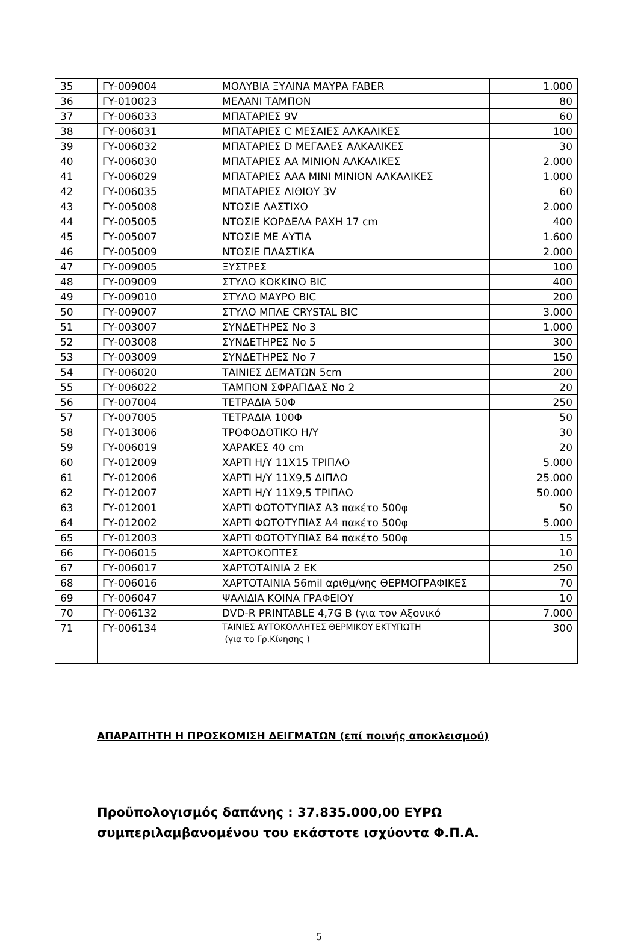| 35 | ΓΥ-009004 | ΜΟΛΥΒΙΑ ΞΥΛΙΝΑ ΜΑΥΡΑ FABER | 1.000 |
| 36 | ΓΥ-010023 | ΜΕΛΑΝΙ ΤΑΜΠΟΝ | 80 |
| 37 | ΓΥ-006033 | ΜΠΑΤΑΡΙΕΣ 9V | 60 |
| 38 | ΓΥ-006031 | ΜΠΑΤΑΡΙΕΣ C ΜΕΣΑΙΕΣ ΑΛΚΑΛΙΚΕΣ | 100 |
| 39 | ΓΥ-006032 | ΜΠΑΤΑΡΙΕΣ D ΜΕΓΑΛΕΣ ΑΛΚΑΛΙΚΕΣ | 30 |
| 40 | ΓΥ-006030 | ΜΠΑΤΑΡΙΕΣ ΑΑ ΜΙΝΙΟΝ ΑΛΚΑΛΙΚΕΣ | 2.000 |
| 41 | ΓΥ-006029 | ΜΠΑΤΑΡΙΕΣ ΑΑΑ ΜΙΝΙ ΜΙΝΙΟΝ ΑΛΚΑΛΙΚΕΣ | 1.000 |
| 42 | ΓΥ-006035 | ΜΠΑΤΑΡΙΕΣ ΛΙΘΙΟΥ 3V | 60 |
| 43 | ΓΥ-005008 | ΝΤΟΣΙΕ ΛΑΣΤΙΧΟ | 2.000 |
| 44 | ΓΥ-005005 | ΝΤΟΣΙΕ ΚΟΡΔΕΛΑ ΡΑΧΗ 17 cm | 400 |
| 45 | ΓΥ-005007 | ΝΤΟΣΙΕ ΜΕ ΑΥΤΙΑ | 1.600 |
| 46 | ΓΥ-005009 | ΝΤΟΣΙΕ ΠΛΑΣΤΙΚΑ | 2.000 |
| 47 | ΓΥ-009005 | ΞΥΣΤΡΕΣ | 100 |
| 48 | ΓΥ-009009 | ΣΤΥΛΟ ΚΟΚΚΙΝΟ BIC | 400 |
| 49 | ΓΥ-009010 | ΣΤΥΛΟ ΜΑΥΡΟ BIC | 200 |
| 50 | ΓΥ-009007 | ΣΤΥΛΟ ΜΠΛΕ CRYSTAL BIC | 3.000 |
| 51 | ΓΥ-003007 | ΣΥΝΔΕΤΗΡΕΣ No 3 | 1.000 |
| 52 | ΓΥ-003008 | ΣΥΝΔΕΤΗΡΕΣ No 5 | 300 |
| 53 | ΓΥ-003009 | ΣΥΝΔΕΤΗΡΕΣ No 7 | 150 |
| 54 | ΓΥ-006020 | ΤΑΙΝΙΕΣ ΔΕΜΑΤΩΝ 5cm | 200 |
| 55 | ΓΥ-006022 | ΤΑΜΠΟΝ ΣΦΡΑΓΙΔΑΣ No 2 | 20 |
| 56 | ΓΥ-007004 | ΤΕΤΡΑΔΙΑ 50Φ | 250 |
| 57 | ΓΥ-007005 | ΤΕΤΡΑΔΙΑ 100Φ | 50 |
| 58 | ΓΥ-013006 | ΤΡΟΦΟΔΟΤΙΚΟ Η/Υ | 30 |
| 59 | ΓΥ-006019 | ΧΑΡΑΚΕΣ 40 cm | 20 |
| 60 | ΓΥ-012009 | ΧΑΡΤΙ Η/Υ 11Χ15 ΤΡΙΠΛΟ | 5.000 |
| 61 | ΓΥ-012006 | ΧΑΡΤΙ Η/Υ 11Χ9,5 ΔΙΠΛΟ | 25.000 |
| 62 | ΓΥ-012007 | ΧΑΡΤΙ Η/Υ 11Χ9,5 ΤΡΙΠΛΟ | 50.000 |
| 63 | ΓΥ-012001 | ΧΑΡΤΙ ΦΩΤΟΤΥΠΙΑΣ Α3 πακέτο 500φ | 50 |
| 64 | ΓΥ-012002 | ΧΑΡΤΙ ΦΩΤΟΤΥΠΙΑΣ Α4 πακέτο 500φ | 5.000 |
| 65 | ΓΥ-012003 | ΧΑΡΤΙ ΦΩΤΟΤΥΠΙΑΣ Β4 πακέτο 500φ | 15 |
| 66 | ΓΥ-006015 | ΧΑΡΤΟΚΟΠΤΕΣ | 10 |
| 67 | ΓΥ-006017 | ΧΑΡΤΟΤΑΙΝΙΑ 2 ΕΚ | 250 |
| 68 | ΓΥ-006016 | ΧΑΡΤΟΤΑΙΝΙΑ 56mil αριθμ/νης ΘΕΡΜΟΓΡΑΦΙΚΕΣ | 70 |
| 69 | ΓΥ-006047 | ΨΑΛΙΔΙΑ ΚΟΙΝΑ ΓΡΑΦΕΙΟΥ | 10 |
| 70 | ΓΥ-006132 | DVD-R PRINTABLE 4,7G B (για τον Αξονικό | 7.000 |
| 71 | ΓΥ-006134 | ΤΑΙΝΙΕΣ ΑΥΤΟΚΟΛΛΗΤΕΣ ΘΕΡΜΙΚΟΥ ΕΚΤΥΠΩΤΗ (για το Γρ.Κίνησης ) | 300 |
ΑΠΑΡΑΙΤΗΤΗ Η ΠΡΟΣΚΟΜΙΣΗ ΔΕΙΓΜΑΤΩΝ (επί ποινής αποκλεισμού)
Προϋπολογισμός δαπάνης : 37.835.000,00 ΕΥΡΩ
συμπεριλαμβανομένου του εκάστοτε ισχύοντα Φ.Π.Α.
5